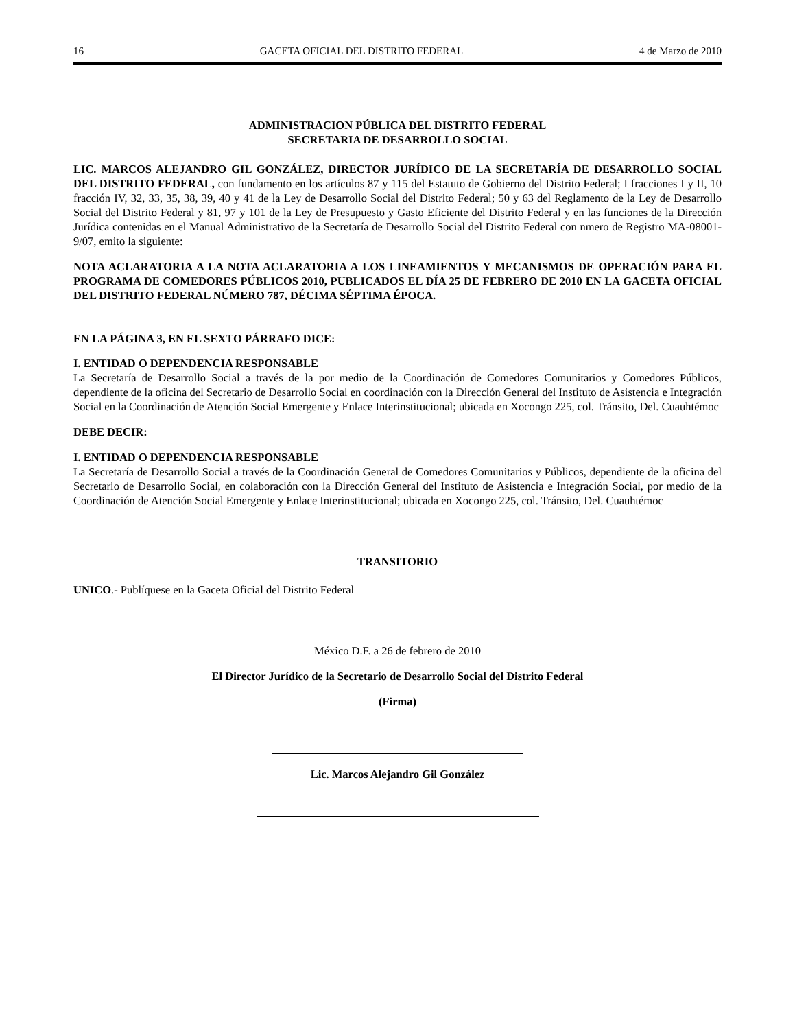16 GACETA OFICIAL DEL DISTRITO FEDERAL 4 de Marzo de 2010
ADMINISTRACION PÚBLICA DEL DISTRITO FEDERAL
SECRETARIA DE DESARROLLO SOCIAL
LIC. MARCOS ALEJANDRO GIL GONZÁLEZ, DIRECTOR JURÍDICO DE LA SECRETARÍA DE DESARROLLO SOCIAL DEL DISTRITO FEDERAL, con fundamento en los artículos 87 y 115 del Estatuto de Gobierno del Distrito Federal; I fracciones I y II, 10 fracción IV, 32, 33, 35, 38, 39, 40 y 41 de la Ley de Desarrollo Social del Distrito Federal; 50 y 63 del Reglamento de la Ley de Desarrollo Social del Distrito Federal y 81, 97 y 101 de la Ley de Presupuesto y Gasto Eficiente del Distrito Federal y en las funciones de la Dirección Jurídica contenidas en el Manual Administrativo de la Secretaría de Desarrollo Social del Distrito Federal con nmero de Registro MA-08001-9/07, emito la siguiente:
NOTA ACLARATORIA A LA NOTA ACLARATORIA A LOS LINEAMIENTOS Y MECANISMOS DE OPERACIÓN PARA EL PROGRAMA DE COMEDORES PÚBLICOS 2010, PUBLICADOS EL DÍA 25 DE FEBRERO DE 2010 EN LA GACETA OFICIAL DEL DISTRITO FEDERAL NÚMERO 787, DÉCIMA SÉPTIMA ÉPOCA.
EN LA PÁGINA 3, EN EL SEXTO PÁRRAFO DICE:
I. ENTIDAD O DEPENDENCIA RESPONSABLE
La Secretaría de Desarrollo Social a través de la por medio de la Coordinación de Comedores Comunitarios y Comedores Públicos, dependiente de la oficina del Secretario de Desarrollo Social en coordinación con la Dirección General del Instituto de Asistencia e Integración Social en la Coordinación de Atención Social Emergente y Enlace Interinstitucional; ubicada en Xocongo 225, col. Tránsito, Del. Cuauhtémoc
DEBE DECIR:
I. ENTIDAD O DEPENDENCIA RESPONSABLE
La Secretaría de Desarrollo Social a través de la Coordinación General de Comedores Comunitarios y Públicos, dependiente de la oficina del Secretario de Desarrollo Social, en colaboración con la Dirección General del Instituto de Asistencia e Integración Social, por medio de la Coordinación de Atención Social Emergente y Enlace Interinstitucional; ubicada en Xocongo 225, col. Tránsito, Del. Cuauhtémoc
TRANSITORIO
UNICO.- Publíquese en la Gaceta Oficial del Distrito Federal
México D.F. a 26 de febrero de 2010
El Director Jurídico de la Secretario de Desarrollo Social del Distrito Federal
(Firma)
Lic. Marcos Alejandro Gil González